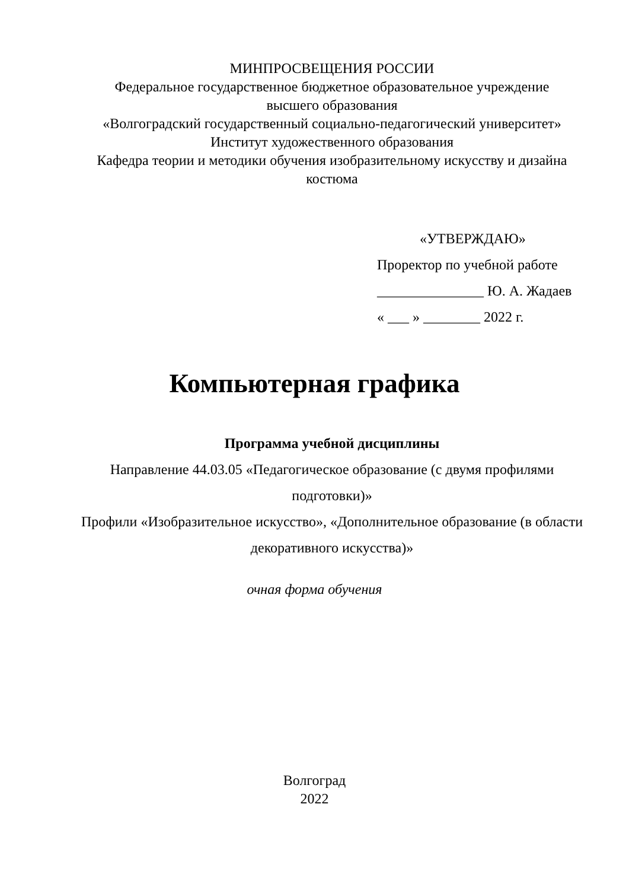МИНПРОСВЕЩЕНИЯ РОССИИ
Федеральное государственное бюджетное образовательное учреждение
высшего образования
«Волгоградский государственный социально-педагогический университет»
Институт художественного образования
Кафедра теории и методики обучения изобразительному искусству и дизайна
костюма
«УТВЕРЖДАЮ»
Проректор по учебной работе
_______________ Ю. А. Жадаев
« ___ » ________ 2022 г.
Компьютерная графика
Программа учебной дисциплины
Направление 44.03.05 «Педагогическое образование (с двумя профилями подготовки)»
Профили «Изобразительное искусство», «Дополнительное образование (в области декоративного искусства)»
очная форма обучения
Волгоград
2022